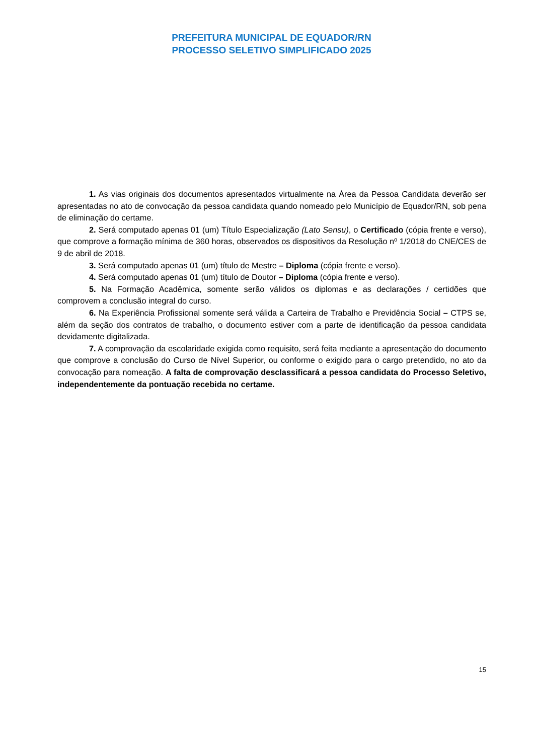PREFEITURA MUNICIPAL DE EQUADOR/RN
PROCESSO SELETIVO SIMPLIFICADO 2025
1. As vias originais dos documentos apresentados virtualmente na Área da Pessoa Candidata deverão ser apresentadas no ato de convocação da pessoa candidata quando nomeado pelo Município de Equador/RN, sob pena de eliminação do certame.
2. Será computado apenas 01 (um) Título Especialização (Lato Sensu), o Certificado (cópia frente e verso), que comprove a formação mínima de 360 horas, observados os dispositivos da Resolução nº 1/2018 do CNE/CES de 9 de abril de 2018.
3. Será computado apenas 01 (um) título de Mestre – Diploma (cópia frente e verso).
4. Será computado apenas 01 (um) título de Doutor – Diploma (cópia frente e verso).
5. Na Formação Acadêmica, somente serão válidos os diplomas e as declarações / certidões que comprovem a conclusão integral do curso.
6. Na Experiência Profissional somente será válida a Carteira de Trabalho e Previdência Social – CTPS se, além da seção dos contratos de trabalho, o documento estiver com a parte de identificação da pessoa candidata devidamente digitalizada.
7. A comprovação da escolaridade exigida como requisito, será feita mediante a apresentação do documento que comprove a conclusão do Curso de Nível Superior, ou conforme o exigido para o cargo pretendido, no ato da convocação para nomeação. A falta de comprovação desclassificará a pessoa candidata do Processo Seletivo, independentemente da pontuação recebida no certame.
15